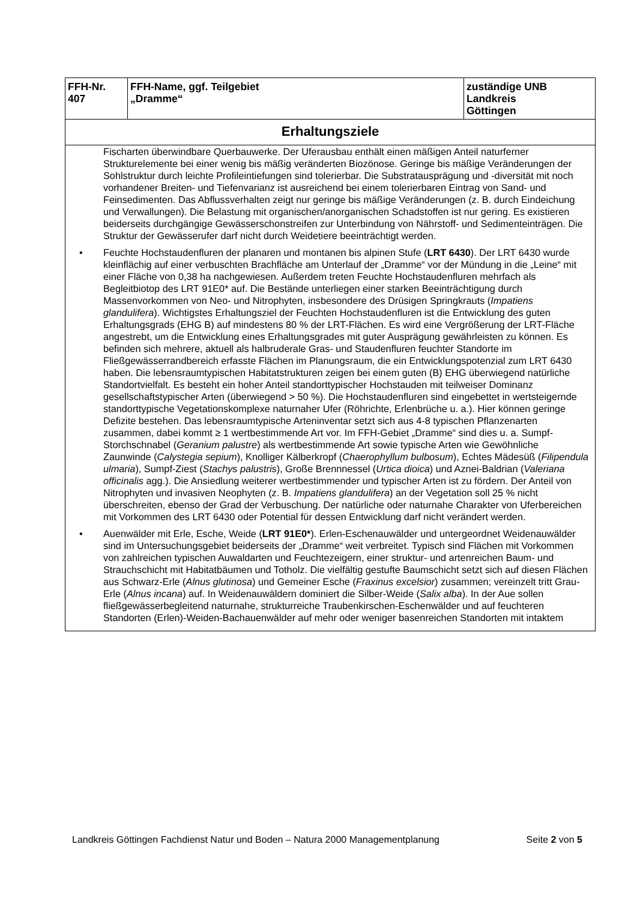| FFH-Nr. 407 | FFH-Name, ggf. Teilgebiet „Dramme“ | zuständige UNB Landkreis Göttingen |
| --- | --- | --- |
| Erhaltungsziele | | |
| Fischarten überwindbare Querbauwerke. Der Uferausbau enthält einen mäßigen Anteil naturferner Strukturelemente bei einer wenig bis mäßig veränderten Biozönose. Geringe bis mäßige Veränderungen der Sohlstruktur durch leichte Profileintiefungen sind tolerierbar. Die Substratausprägung und -diversität mit noch vorhandener Breiten- und Tiefenvarianz ist ausreichend bei einem tolerierbaren Eintrag von Sand- und Feinsedimenten. Das Abflussverhalten zeigt nur geringe bis mäßige Veränderungen (z. B. durch Eindeichung und Verwallungen). Die Belastung mit organischen/anorganischen Schadstoffen ist nur gering. Es existieren beiderseits durchgängige Gewässerschonstreifen zur Unterbindung von Nährstoff- und Sedimenteinträgen. Die Struktur der Gewässerufer darf nicht durch Weidetiere beeinträchtigt werden. • Feuchte Hochstaudenfluren der planaren und montanen bis alpinen Stufe ( LRT 6430 ). Der LRT 6430 wurde kleinflächig auf einer verbuschten Brachfläche am Unterlauf der „Dramme“ vor der Mündung in die „Leine“ mit einer Fläche von 0,38 ha nachgewiesen. Außerdem treten Feuchte Hochstaudenfluren mehrfach als Begleitbiotop des LRT 91E0* auf. Die Bestände unterliegen einer starken Beeinträchtigung durch Massenvorkommen von Neo- und Nitrophyten, insbesondere des Drüsigen Springkrauts ( Impatiens glandulifera ). Wichtigstes Erhaltungsziel der Feuchten Hochstaudenfluren ist die Entwicklung des guten Erhaltungsgrads (EHG B) auf mindestens 80 % der LRT-Flächen. Es wird eine Vergrößerung der LRT-Fläche angestrebt, um die Entwicklung eines Erhaltungsgrades mit guter Ausprägung gewährleisten zu können. Es befinden sich mehrere, aktuell als halbruderale Gras- und Staudenfluren feuchter Standorte im Fließgewässerrandbereich erfasste Flächen im Planungsraum, die ein Entwicklungspotenzial zum LRT 6430 haben. Die lebensraumtypischen Habitatstrukturen zeigen bei einem guten (B) EHG überwiegend natürliche Standortvielfalt. Es besteht ein hoher Anteil standorttypischer Hochstauden mit teilweiser Dominanz gesellschaftstypischer Arten (überwiegend > 50 %). Die Hochstaudenfluren sind eingebettet in wertsteigernde standorttypische Vegetationskomplexe naturnaher Ufer (Röhrichte, Erlenbrüche u. a.). Hier können geringe Defizite bestehen. Das lebensraumtypische Arteninventar setzt sich aus 4-8 typischen Pflanzenarten zusammen, dabei kommt ≥ 1 wertbestimmende Art vor. Im FFH-Gebiet „Dramme“ sind dies u. a. Sumpf-Storchschnabel ( Geranium palustre ) als wertbestimmende Art sowie typische Arten wie Gewöhnliche Zaunwinde ( Calystegia sepium ), Knolliger Kälberkropf ( Chaerophyllum bulbosum ), Echtes Mädesüß ( Filipendula ulmaria ), Sumpf-Ziest ( Stachys palustris ), Große Brennnessel ( Urtica dioica ) und Aznei-Baldrian ( Valeriana officinalis agg.). Die Ansiedlung weiterer wertbestimmender und typischer Arten ist zu fördern. Der Anteil von Nitrophyten und invasiven Neophyten (z. B. Impatiens glandulifera ) an der Vegetation soll 25 % nicht überschreiten, ebenso der Grad der Verbuschung. Der natürliche oder naturnahe Charakter von Uferbereichen mit Vorkommen des LRT 6430 oder Potential für dessen Entwicklung darf nicht verändert werden. • Auenwälder mit Erle, Esche, Weide ( LRT 91E0* ). Erlen-Eschenauwälder und untergeordnet Weidenauwälder sind im Untersuchungsgebiet beiderseits der „Dramme“ weit verbreitet. Typisch sind Flächen mit Vorkommen von zahlreichen typischen Auwaldarten und Feuchtezeigern, einer struktur- und artenreichen Baum- und Strauchschicht mit Habitatbäumen und Totholz. Die vielfältig gestufte Baumschicht setzt sich auf diesen Flächen aus Schwarz-Erle ( Alnus glutinosa ) und Gemeiner Esche ( Fraxinus excelsior ) zusammen; vereinzelt tritt Grau-Erle ( Alnus incana ) auf. In Weidenauwäldern dominiert die Silber-Weide ( Salix alba ). In der Aue sollen fließgewässerbegleitend naturnahe, strukturreiche Traubenkirschen-Eschenwälder und auf feuchteren Standorten (Erlen)-Weiden-Bachauenwälder auf mehr oder weniger basenreichen Standorten mit intaktem | | |
Landkreis Göttingen Fachdienst Natur und Boden – Natura 2000 Managementplanung Seite 2 von 5